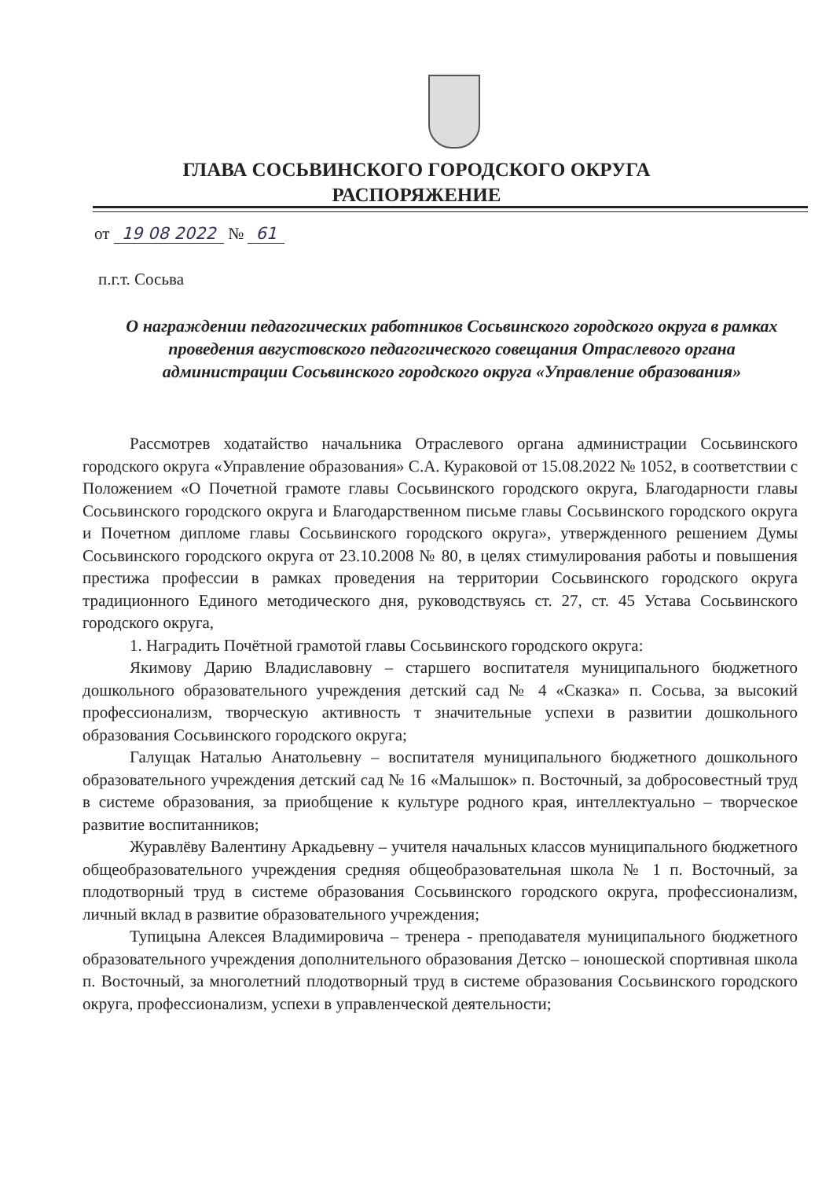ГЛАВА СОСЬВИНСКОГО ГОРОДСКОГО ОКРУГА
РАСПОРЯЖЕНИЕ
от 19 08 2022 № 61
п.г.т. Сосьва
О награждении педагогических работников Сосьвинского городского округа в рамках проведения августовского педагогического совещания Отраслевого органа администрации Сосьвинского городского округа «Управление образования»
Рассмотрев ходатайство начальника Отраслевого органа администрации Сосьвинского городского округа «Управление образования» С.А. Кураковой от 15.08.2022 № 1052, в соответствии с Положением «О Почетной грамоте главы Сосьвинского городского округа, Благодарности главы Сосьвинского городского округа и Благодарственном письме главы Сосьвинского городского округа и Почетном дипломе главы Сосьвинского городского округа», утвержденного решением Думы Сосьвинского городского округа от 23.10.2008 № 80, в целях стимулирования работы и повышения престижа профессии в рамках проведения на территории Сосьвинского городского округа традиционного Единого методического дня, руководствуясь ст. 27, ст. 45 Устава Сосьвинского городского округа,
1. Наградить Почётной грамотой главы Сосьвинского городского округа:
Якимову Дарию Владиславовну – старшего воспитателя муниципального бюджетного дошкольного образовательного учреждения детский сад № 4 «Сказка» п. Сосьва, за высокий профессионализм, творческую активность т значительные успехи в развитии дошкольного образования Сосьвинского городского округа;
Галущак Наталью Анатольевну – воспитателя муниципального бюджетного дошкольного образовательного учреждения детский сад № 16 «Малышок» п. Восточный, за добросовестный труд в системе образования, за приобщение к культуре родного края, интеллектуально – творческое развитие воспитанников;
Журавлёву Валентину Аркадьевну – учителя начальных классов муниципального бюджетного общеобразовательного учреждения средняя общеобразовательная школа № 1 п. Восточный, за плодотворный труд в системе образования Сосьвинского городского округа, профессионализм, личный вклад в развитие образовательного учреждения;
Тупицына Алексея Владимировича – тренера - преподавателя муниципального бюджетного образовательного учреждения дополнительного образования Детско – юношеской спортивная школа п. Восточный, за многолетний плодотворный труд в системе образования Сосьвинского городского округа, профессионализм, успехи в управленческой деятельности;